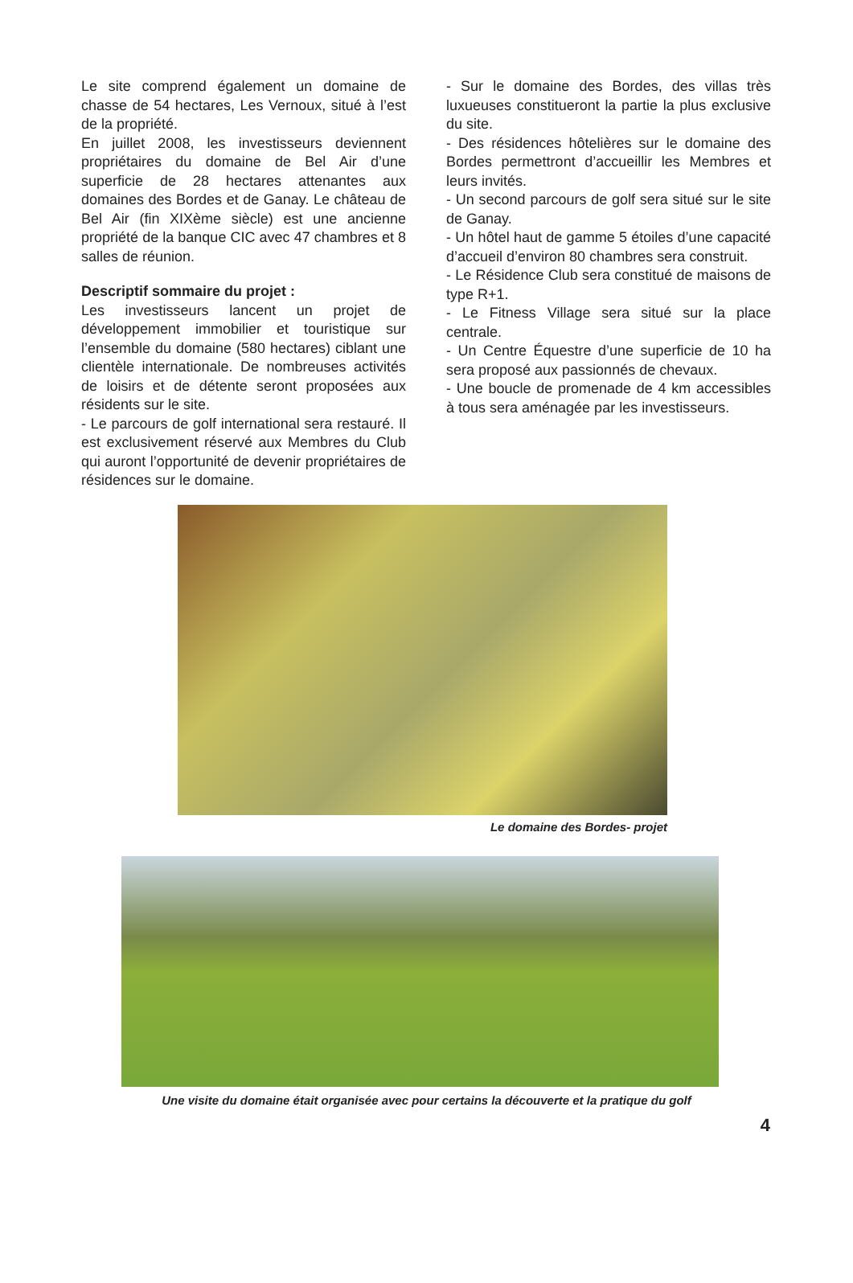Le site comprend également un domaine de chasse de 54 hectares, Les Vernoux, situé à l’est de la propriété.
En juillet 2008, les investisseurs deviennent propriétaires du domaine de Bel Air d’une superficie de 28 hectares attenantes aux domaines des Bordes et de Ganay. Le château de Bel Air (fin XIXème siècle) est une ancienne propriété de la banque CIC avec 47 chambres et 8 salles de réunion.
Descriptif sommaire du projet :
Les investisseurs lancent un projet de développement immobilier et touristique sur l’ensemble du domaine (580 hectares) ciblant une clientèle internationale. De nombreuses activités de loisirs et de détente seront proposées aux résidents sur le site.
- Le parcours de golf international sera restauré. Il est exclusivement réservé aux Membres du Club qui auront l’opportunité de devenir propriétaires de résidences sur le domaine.
- Sur le domaine des Bordes, des villas très luxueuses constitueront la partie la plus exclusive du site.
- Des résidences hôtelières sur le domaine des Bordes permettront d’accueillir les Membres et leurs invités.
- Un second parcours de golf sera situé sur le site de Ganay.
- Un hôtel haut de gamme 5 étoiles d’une capacité d’accueil d’environ 80 chambres sera construit.
- Le Résidence Club sera constitué de maisons de type R+1.
- Le Fitness Village sera situé sur la place centrale.
- Un Centre Équestre d’une superficie de 10 ha sera proposé aux passionnés de chevaux.
- Une boucle de promenade de 4 km accessibles à tous sera aménagée par les investisseurs.
Le domaine des Bordes- projet
Une visite du domaine était organisée avec pour certains la découverte et la pratique du golf
4